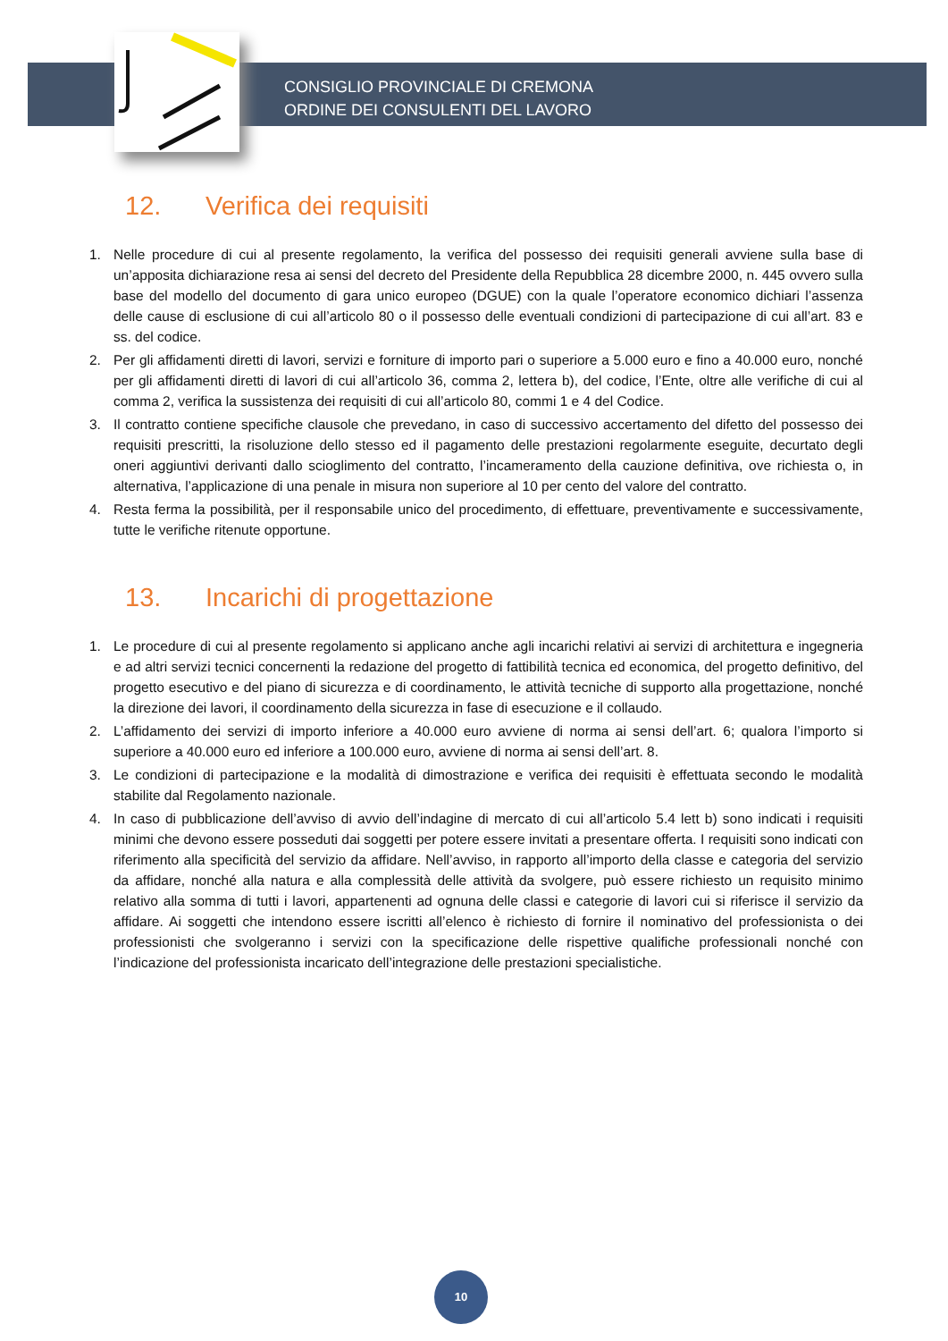CONSIGLIO PROVINCIALE DI CREMONA
ORDINE DEI CONSULENTI DEL LAVORO
12. Verifica dei requisiti
1. Nelle procedure di cui al presente regolamento, la verifica del possesso dei requisiti generali avviene sulla base di un’apposita dichiarazione resa ai sensi del decreto del Presidente della Repubblica 28 dicembre 2000, n. 445 ovvero sulla base del modello del documento di gara unico europeo (DGUE) con la quale l’operatore economico dichiari l’assenza delle cause di esclusione di cui all’articolo 80 o il possesso delle eventuali condizioni di partecipazione di cui all’art. 83 e ss. del codice.
2. Per gli affidamenti diretti di lavori, servizi e forniture di importo pari o superiore a 5.000 euro e fino a 40.000 euro, nonché per gli affidamenti diretti di lavori di cui all’articolo 36, comma 2, lettera b), del codice, l’Ente, oltre alle verifiche di cui al comma 2, verifica la sussistenza dei requisiti di cui all’articolo 80, commi 1 e 4 del Codice.
3. Il contratto contiene specifiche clausole che prevedano, in caso di successivo accertamento del difetto del possesso dei requisiti prescritti, la risoluzione dello stesso ed il pagamento delle prestazioni regolarmente eseguite, decurtato degli oneri aggiuntivi derivanti dallo scioglimento del contratto, l’incameramento della cauzione definitiva, ove richiesta o, in alternativa, l’applicazione di una penale in misura non superiore al 10 per cento del valore del contratto.
4. Resta ferma la possibilità, per il responsabile unico del procedimento, di effettuare, preventivamente e successivamente, tutte le verifiche ritenute opportune.
13. Incarichi di progettazione
1. Le procedure di cui al presente regolamento si applicano anche agli incarichi relativi ai servizi di architettura e ingegneria e ad altri servizi tecnici concernenti la redazione del progetto di fattibilità tecnica ed economica, del progetto definitivo, del progetto esecutivo e del piano di sicurezza e di coordinamento, le attività tecniche di supporto alla progettazione, nonché la direzione dei lavori, il coordinamento della sicurezza in fase di esecuzione e il collaudo.
2. L’affidamento dei servizi di importo inferiore a 40.000 euro avviene di norma ai sensi dell’art. 6; qualora l’importo si superiore a 40.000 euro ed inferiore a 100.000 euro, avviene di norma ai sensi dell’art. 8.
3. Le condizioni di partecipazione e la modalità di dimostrazione e verifica dei requisiti è effettuata secondo le modalità stabilite dal Regolamento nazionale.
4. In caso di pubblicazione dell’avviso di avvio dell’indagine di mercato di cui all’articolo 5.4 lett b) sono indicati i requisiti minimi che devono essere posseduti dai soggetti per potere essere invitati a presentare offerta. I requisiti sono indicati con riferimento alla specificità del servizio da affidare. Nell’avviso, in rapporto all’importo della classe e categoria del servizio da affidare, nonché alla natura e alla complessità delle attività da svolgere, può essere richiesto un requisito minimo relativo alla somma di tutti i lavori, appartenenti ad ognuna delle classi e categorie di lavori cui si riferisce il servizio da affidare. Ai soggetti che intendono essere iscritti all’elenco è richiesto di fornire il nominativo del professionista o dei professionisti che svolgeranno i servizi con la specificazione delle rispettive qualifiche professionali nonché con l’indicazione del professionista incaricato dell’integrazione delle prestazioni specialistiche.
10